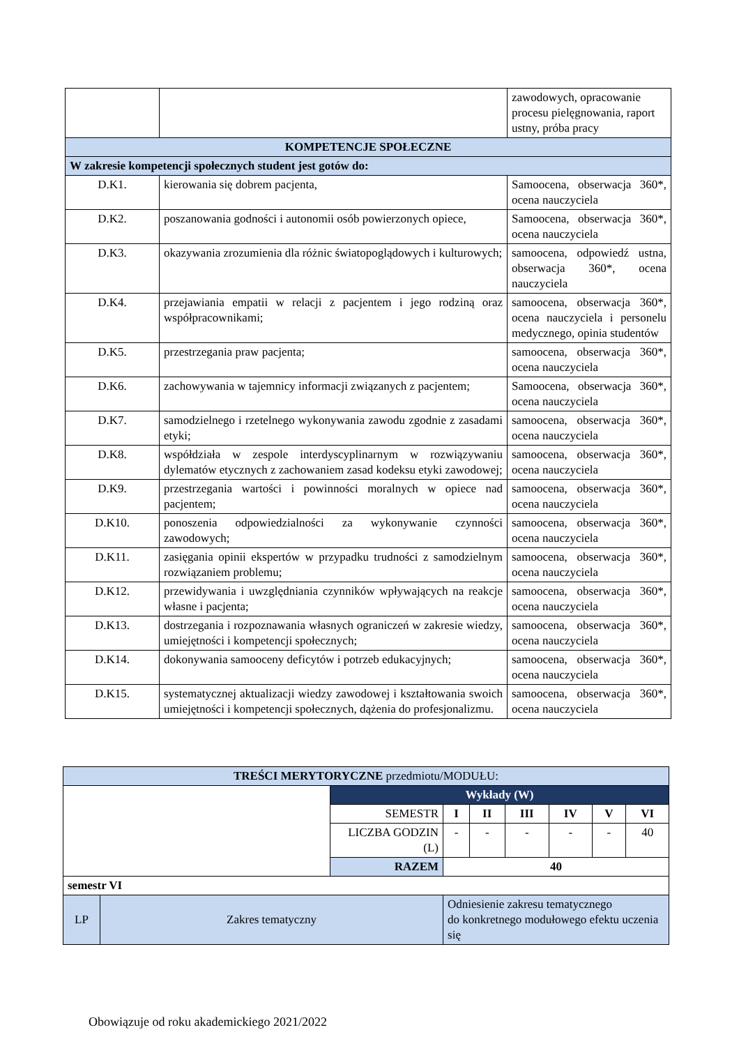| | | zawodowych, opracowanie procesu pielęgnowania, raport ustny, próba pracy |
| KOMPETENCJE SPOŁECZNE | | |
| W zakresie kompetencji społecznych student jest gotów do: | | |
| D.K1. | kierowania się dobrem pacjenta, | Samoocena, obserwacja 360*, ocena nauczyciela |
| D.K2. | poszanowania godności i autonomii osób powierzonych opiece, | Samoocena, obserwacja 360*, ocena nauczyciela |
| D.K3. | okazywania zrozumienia dla różnic światopoglądowych i kulturowych; | samoocena, odpowiedź ustna, obserwacja 360*, ocena nauczyciela |
| D.K4. | przejawiania empatii w relacji z pacjentem i jego rodziną oraz współpracownikami; | samoocena, obserwacja 360*, ocena nauczyciela i personelu medycznego, opinia studentów |
| D.K5. | przestrzegania praw pacjenta; | samoocena, obserwacja 360*, ocena nauczyciela |
| D.K6. | zachowywania w tajemnicy informacji związanych z pacjentem; | Samoocena, obserwacja 360*, ocena nauczyciela |
| D.K7. | samodzielnego i rzetelnego wykonywania zawodu zgodnie z zasadami etyki; | samoocena, obserwacja 360*, ocena nauczyciela |
| D.K8. | współdziała w zespole interdyscyplinarnym w rozwiązywaniu dylematów etycznych z zachowaniem zasad kodeksu etyki zawodowej; | samoocena, obserwacja 360*, ocena nauczyciela |
| D.K9. | przestrzegania wartości i powinności moralnych w opiece nad pacjentem; | samoocena, obserwacja 360*, ocena nauczyciela |
| D.K10. | ponoszenia odpowiedzialności za wykonywanie czynności zawodowych; | samoocena, obserwacja 360*, ocena nauczyciela |
| D.K11. | zasięgania opinii ekspertów w przypadku trudności z samodzielnym rozwiązaniem problemu; | samoocena, obserwacja 360*, ocena nauczyciela |
| D.K12. | przewidywania i uwzględniania czynników wpływających na reakcje własne i pacjenta; | samoocena, obserwacja 360*, ocena nauczyciela |
| D.K13. | dostrzegania i rozpoznawania własnych ograniczeń w zakresie wiedzy, umiejętności i kompetencji społecznych; | samoocena, obserwacja 360*, ocena nauczyciela |
| D.K14. | dokonywania samooceny deficytów i potrzeb edukacyjnych; | samoocena, obserwacja 360*, ocena nauczyciela |
| D.K15. | systematycznej aktualizacji wiedzy zawodowej i kształtowania swoich umiejętności i kompetencji społecznych, dążenia do profesjonalizmu. | samoocena, obserwacja 360*, ocena nauczyciela |
| TREŚCI MERYTORYCZNE przedmiotu/MODUŁU: | | | | | | | | |
| | | Wykłady (W) | | | | | | |
| | | SEMESTR | I | II | III | IV | V | VI |
| | | LICZBA GODZIN (L) | - | - | - | - | - | 40 |
| | | RAZEM | 40 | | | | | |
| semestr VI | | | | | | | | |
| LP | Zakres tematyczny | | Odniesienie zakresu tematycznego do konkretnego modułowego efektu uczenia się | | | | | |
Obowiązuje od roku akademickiego 2021/2022